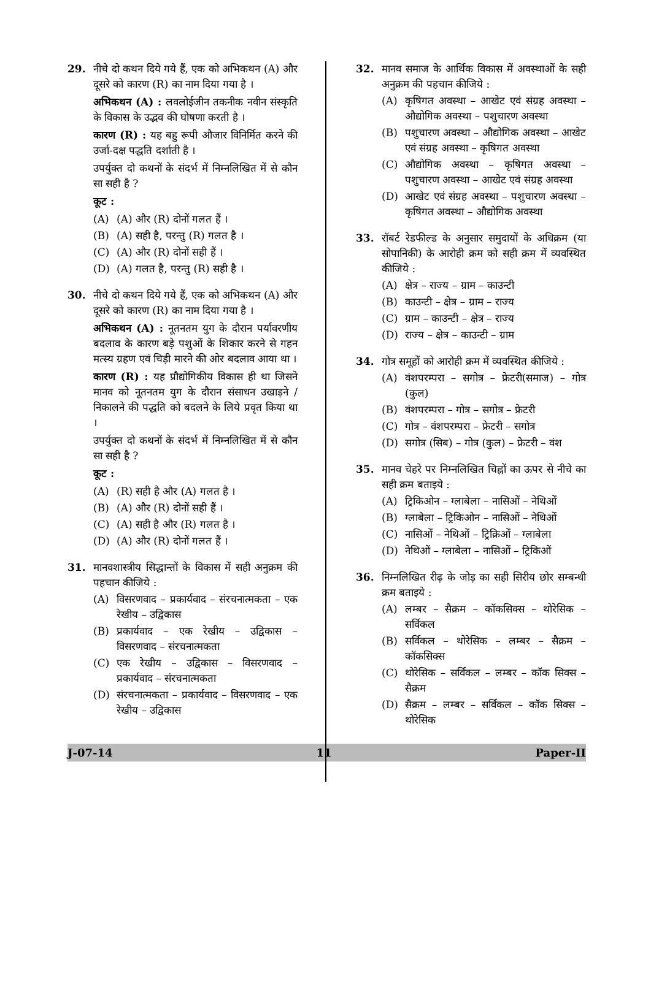29. नीचे दो कथन दिये गये हैं, एक को अभिकथन (A) और दूसरे को कारण (R) का नाम दिया गया है ।
अभिकथन (A) : लवलोईजीन तकनीक नवीन संस्कृति के विकास के उद्भव की घोषणा करती है ।
कारण (R) : यह बहु रूपी औजार विनिर्मित करने की उर्जा-दक्ष पद्धति दर्शाती है ।
उपर्युक्त दो कथनों के संदर्भ में निम्नलिखित में से कौन सा सही है ?
कूट :
(A) (A) और (R) दोनों गलत हैं ।
(B) (A) सही है, परन्तु (R) गलत है ।
(C) (A) और (R) दोनों सही हैं ।
(D) (A) गलत है, परन्तु (R) सही है ।
30. नीचे दो कथन दिये गये हैं, एक को अभिकथन (A) और दूसरे को कारण (R) का नाम दिया गया है ।
अभिकथन (A) : नूतनतम युग के दौरान पर्यावरणीय बदलाव के कारण बड़े पशुओं के शिकार करने से गहन मत्स्य ग्रहण एवं चिड़ी मारने की ओर बदलाव आया था ।
कारण (R) : यह प्रौद्योगिकीय विकास ही था जिसने मानव को नूतनतम युग के दौरान संसाधन उखाड़ने / निकालने की पद्धति को बदलने के लिये प्रवृत किया था ।
उपर्युक्त दो कथनों के संदर्भ में निम्नलिखित में से कौन सा सही है ?
कूट :
(A) (R) सही है और (A) गलत है ।
(B) (A) और (R) दोनों सही हैं ।
(C) (A) सही है और (R) गलत है ।
(D) (A) और (R) दोनों गलत हैं ।
31. मानवशास्त्रीय सिद्धान्तों के विकास में सही अनुक्रम की पहचान कीजिये :
(A) विसरणवाद – प्रकार्यवाद – संरचनात्मकता – एक रेखीय – उद्विकास
(B) प्रकार्यवाद – एक रेखीय – उद्विकास – विसरणवाद – संरचनात्मकता
(C) एक रेखीय – उद्विकास – विसरणवाद – प्रकार्यवाद – संरचनात्मकता
(D) संरचनात्मकता – प्रकार्यवाद – विसरणवाद – एक रेखीय – उद्विकास
32. मानव समाज के आर्थिक विकास में अवस्थाओं के सही अनुक्रम की पहचान कीजिये :
(A) कृषिगत अवस्था – आखेट एवं संग्रह अवस्था – औद्योगिक अवस्था – पशुचारण अवस्था
(B) पशुचारण अवस्था – औद्योगिक अवस्था – आखेट एवं संग्रह अवस्था – कृषिगत अवस्था
(C) औद्योगिक अवस्था – कृषिगत अवस्था – पशुचारण अवस्था – आखेट एवं संग्रह अवस्था
(D) आखेट एवं संग्रह अवस्था – पशुचारण अवस्था – कृषिगत अवस्था – औद्योगिक अवस्था
33. रॉबर्ट रेडफील्ड के अनुसार समुदायों के अधिक्रम (या सोपानिकी) के आरोही क्रम को सही क्रम में व्यवस्थित कीजिये :
(A) क्षेत्र – राज्य – ग्राम – काउन्टी
(B) काउन्टी – क्षेत्र – ग्राम – राज्य
(C) ग्राम – काउन्टी – क्षेत्र – राज्य
(D) राज्य – क्षेत्र – काउन्टी – ग्राम
34. गोत्र समूहों को आरोही क्रम में व्यवस्थित कीजिये :
(A) वंशपरम्परा – सगोत्र – फ्रेटरी(समाज) – गोत्र (कुल)
(B) वंशपरम्परा – गोत्र – सगोत्र – फ्रेटरी
(C) गोत्र – वंशपरम्परा – फ्रेटरी – सगोत्र
(D) सगोत्र (सिब) – गोत्र (कुल) – फ्रेटरी – वंश
35. मानव चेहरे पर निम्नलिखित चिह्नों का ऊपर से नीचे का सही क्रम बताइये :
(A) ट्रिकिओन – ग्लाबेला – नासिओं – नेथिओं
(B) ग्लाबेला – ट्रिकिओन – नासिओं – नेथिओं
(C) नासिओं – नेथिओं – ट्रिक्रिओं – ग्लाबेला
(D) नेथिओं – ग्लाबेला – नासिओं – ट्रिकिओं
36. निम्नलिखित रीढ़ के जोड़ का सही सिरीय छोर सम्बन्धी क्रम बताइये :
(A) लम्बर – सैक्रम – कॉकसिक्स – थोरेसिक – सर्विकल
(B) सर्विकल – थोरेसिक – लम्बर – सैक्रम – कॉकसिक्स
(C) थोरेसिक – सर्विकल – लम्बर – कॉक सिक्स – सैक्रम
(D) सैक्रम – लम्बर – सर्विकल – कॉक सिक्स – थोरेसिक
J-07-14 11 Paper-II